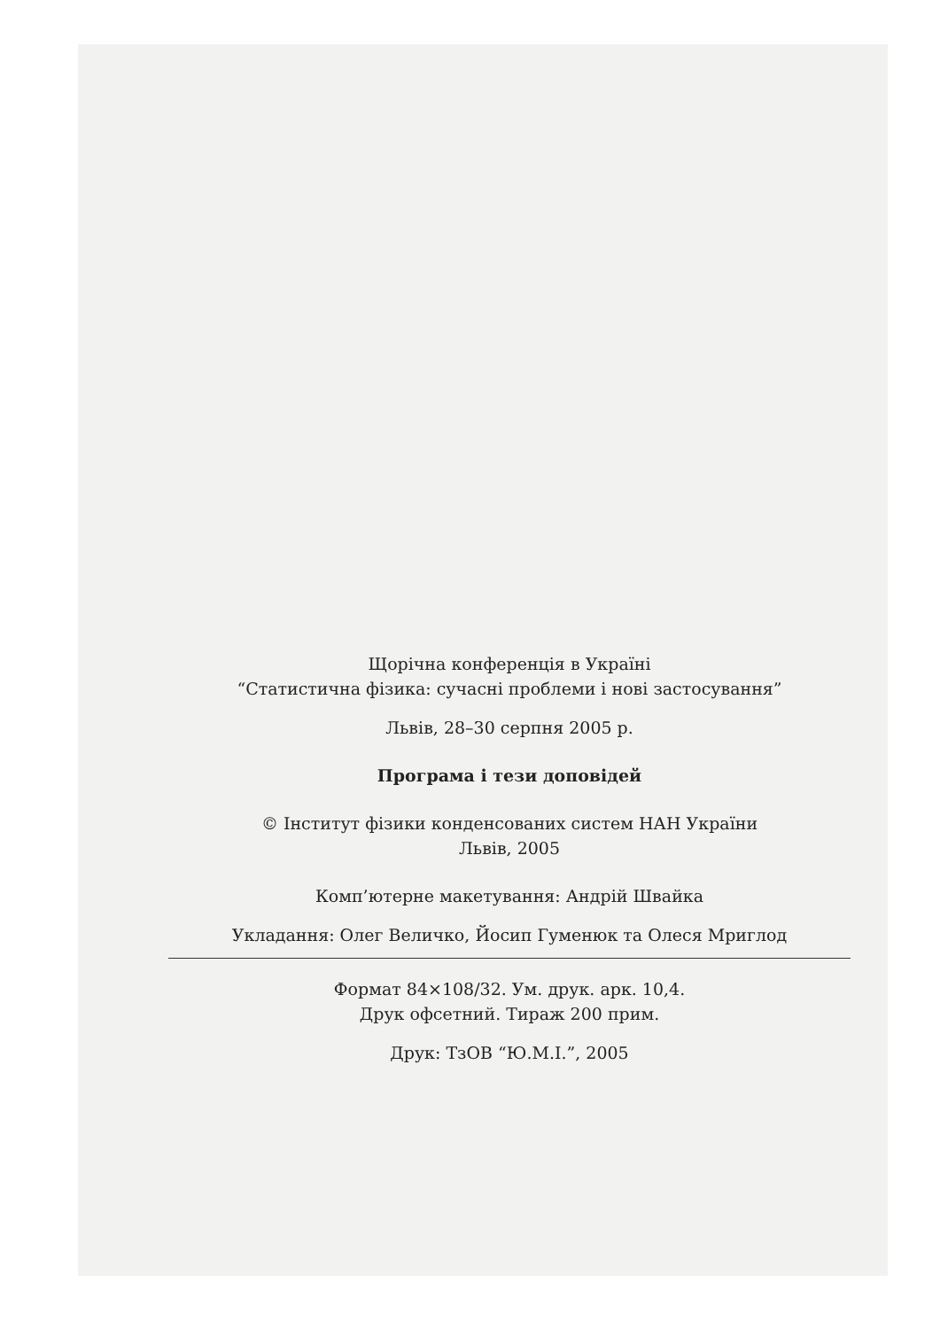Щорічна конференція в Україні
“Статистична фізика: сучасні проблеми і нові застосування”
Львів, 28–30 серпня 2005 р.
Програма і тези доповідей
© Інститут фізики конденсованих систем НАН України
Львів, 2005
Комп’ютерне макетування: Андрій Швайка
Укладання: Олег Величко, Йосип Гуменюк та Олеся Мриглод
Формат 84×108/32. Ум. друк. арк. 10,4.
Друк офсетний. Тираж 200 прим.
Друк: ТзОВ “Ю.М.І.”, 2005